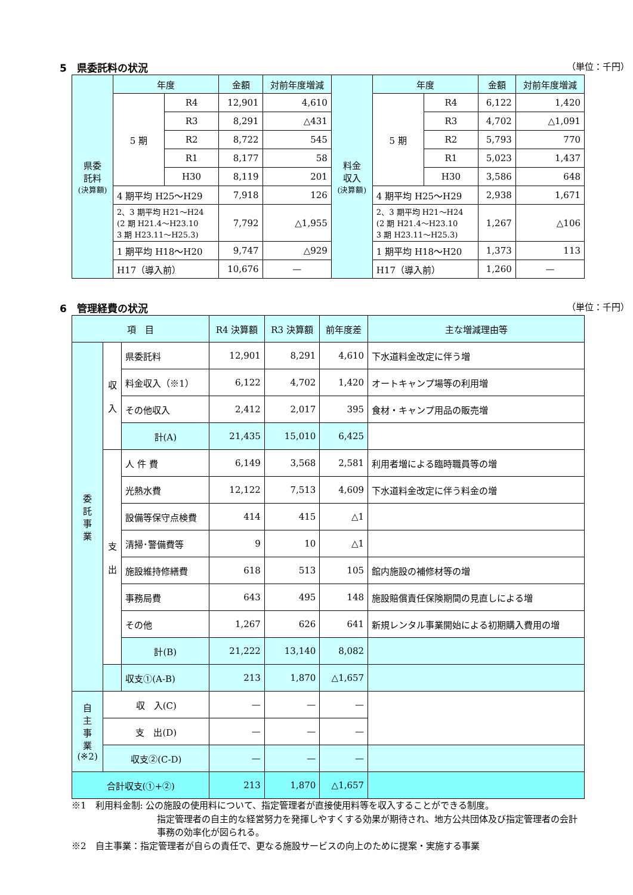5　県委託料の状況 （単位：千円）
| 県委 託料 (決算額) | 年度 | | 金額 | 対前年度増減 | 料金 収入 (決算額) | 年度 | | 金額 | 対前年度増減 |
| | 5 期 | R4 | 12,901 | 4,610 | | 5 期 | R4 | 6,122 | 1,420 |
| | | R3 | 8,291 | △431 | | | R3 | 4,702 | △1,091 |
| | | R2 | 8,722 | 545 | | | R2 | 5,793 | 770 |
| | | R1 | 8,177 | 58 | | | R1 | 5,023 | 1,437 |
| | | H30 | 8,119 | 201 | | | H30 | 3,586 | 648 |
| | 4 期平均 H25～H29 | | 7,918 | 126 | | 4 期平均 H25～H29 | | 2,938 | 1,671 |
| | 2、3 期平均 H21～H24 (2 期 H21.4～H23.10 3 期 H23.11～H25.3) | | 7,792 | △1,955 | | 2、3 期平均 H21～H24 (2 期 H21.4～H23.10 3 期 H23.11～H25.3) | | 1,267 | △106 |
| | 1 期平均 H18～H20 | | 9,747 | △929 | | 1 期平均 H18～H20 | | 1,373 | 113 |
| | H17（導入前） | | 10,676 | — | | H17（導入前） | | 1,260 | — |
6　管理経費の状況 （単位：千円）
| 項 目 | | | R4 決算額 | R3 決算額 | 前年度差 | 主な増減理由等 |
| --- | --- | --- | --- | --- | --- | --- |
| 委 託 事 業 | 収 入 | 県委託料 | 12,901 | 8,291 | 4,610 | 下水道料金改定に伴う増 |
| | | 料金収入（※1） | 6,122 | 4,702 | 1,420 | オートキャンプ場等の利用増 |
| | | その他収入 | 2,412 | 2,017 | 395 | 食材・キャンプ用品の販売増 |
| | | 計(A) | 21,435 | 15,010 | 6,425 | |
| | 支 出 | 人 件 費 | 6,149 | 3,568 | 2,581 | 利用者増による臨時職員等の増 |
| | | 光熱水費 | 12,122 | 7,513 | 4,609 | 下水道料金改定に伴う料金の増 |
| | | 設備等保守点検費 | 414 | 415 | △1 | |
| | | 清掃･警備費等 | 9 | 10 | △1 | |
| | | 施設維持修繕費 | 618 | 513 | 105 | 館内施設の補修材等の増 |
| | | 事務局費 | 643 | 495 | 148 | 施設賠償責任保険期間の見直しによる増 |
| | | その他 | 1,267 | 626 | 641 | 新規レンタル事業開始による初期購入費用の増 |
| | | 計(B) | 21,222 | 13,140 | 8,082 | |
| | | 収支①(A-B) | 213 | 1,870 | △1,657 | |
| 自 主 事 業 (※2) | 収 入(C) | | — | — | — | |
| | 支 出(D) | | — | — | — | |
| | 収支②(C-D) | | — | — | — | |
| 合計収支(①+②) | | | 213 | 1,870 | △1,657 | |
※1　利用料金制: 公の施設の使用料について、指定管理者が直接使用料等を収入することができる制度。
指定管理者の自主的な経営努力を発揮しやすくする効果が期待され、地方公共団体及び指定管理者の会計事務の効率化が図られる。
※2　自主事業：指定管理者が自らの責任で、更なる施設サービスの向上のために提案・実施する事業